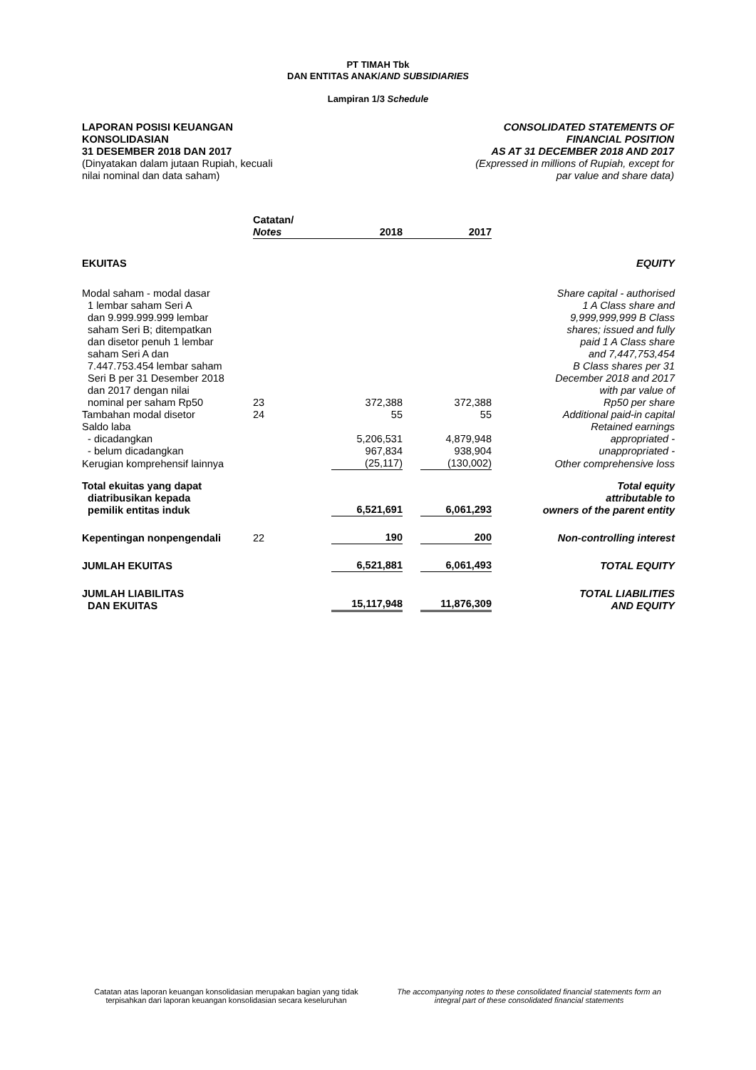PT TIMAH Tbk
DAN ENTITAS ANAK/AND SUBSIDIARIES
Lampiran 1/3 Schedule
LAPORAN POSISI KEUANGAN
KONSOLIDASIAN
31 DESEMBER 2018 DAN 2017
(Dinyatakan dalam jutaan Rupiah, kecuali
nilai nominal dan data saham)
CONSOLIDATED STATEMENTS OF
FINANCIAL POSITION
AS AT 31 DECEMBER 2018 AND 2017
(Expressed in millions of Rupiah, except for
par value and share data)
| | Catatan/ Notes | 2018 | 2017 | |
| --- | --- | --- | --- | --- |
| EKUITAS | | | | EQUITY |
| Modal saham - modal dasar 1 lembar saham Seri A dan 9.999.999.999 lembar saham Seri B; ditempatkan dan disetor penuh 1 lembar saham Seri A dan 7.447.753.454 lembar saham Seri B per 31 Desember 2018 dan 2017 dengan nilai nominal per saham Rp50 | 23 | 372,388 | 372,388 | Share capital - authorised 1 A Class share and 9,999,999,999 B Class shares; issued and fully paid 1 A Class share and 7,447,753,454 B Class shares per 31 December 2018 and 2017 with par value of Rp50 per share |
| Tambahan modal disetor | 24 | 55 | 55 | Additional paid-in capital |
| Saldo laba | | | | Retained earnings |
| - dicadangkan | | 5,206,531 | 4,879,948 | appropriated - |
| - belum dicadangkan | | 967,834 | 938,904 | unappropriated - |
| Kerugian komprehensif lainnya | | (25,117) | (130,002) | Other comprehensive loss |
| Total ekuitas yang dapat diatribusikan kepada pemilik entitas induk | | 6,521,691 | 6,061,293 | Total equity attributable to owners of the parent entity |
| Kepentingan nonpengendali | 22 | 190 | 200 | Non-controlling interest |
| JUMLAH EKUITAS | | 6,521,881 | 6,061,493 | TOTAL EQUITY |
| JUMLAH LIABILITAS DAN EKUITAS | | 15,117,948 | 11,876,309 | TOTAL LIABILITIES AND EQUITY |
Catatan atas laporan keuangan konsolidasian merupakan bagian yang tidak terpisahkan dari laporan keuangan konsolidasian secara keseluruhan
The accompanying notes to these consolidated financial statements form an integral part of these consolidated financial statements